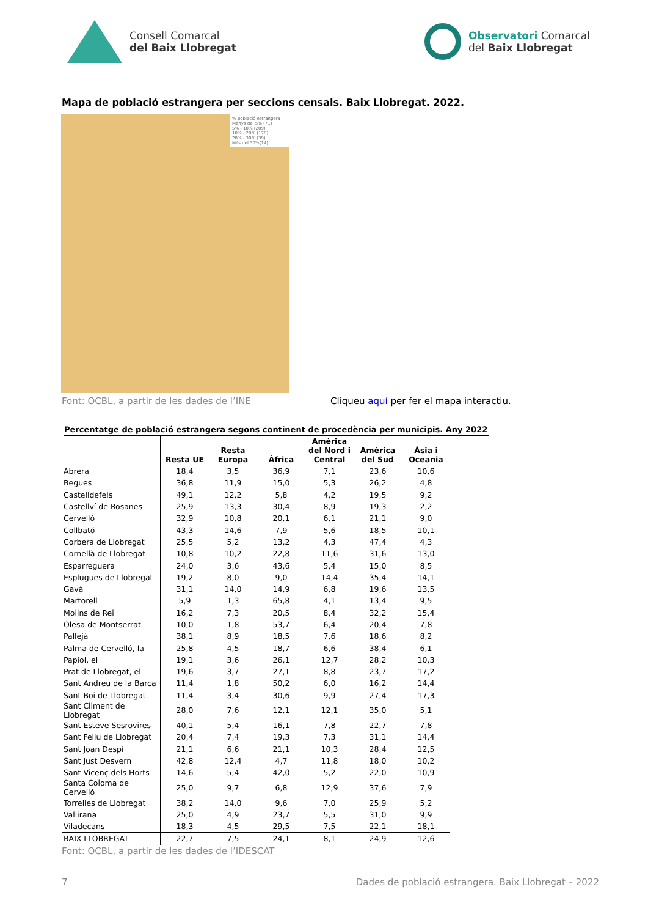Consell Comarcal
del Baix Llobregat
Observatori Comarcal
del Baix Llobregat
Mapa de població estrangera per seccions censals. Baix Llobregat. 2022.
% població estrangera
Menys del 5% (71)
5% - 10% (209)
10% - 20% (178)
20% - 30% (39)
Més del 30%(14)
Font: OCBL, a partir de les dades de l’INE Cliqueu aquí per fer el mapa interactiu.
Percentatge de població estrangera segons continent de procedència per municipis. Any 2022
| | Resta UE | Resta Europa | Àfrica | Amèrica del Nord i Central | Amèrica del Sud | Àsia i Oceania |
| --- | --- | --- | --- | --- | --- | --- |
| Abrera | 18,4 | 3,5 | 36,9 | 7,1 | 23,6 | 10,6 |
| Begues | 36,8 | 11,9 | 15,0 | 5,3 | 26,2 | 4,8 |
| Castelldefels | 49,1 | 12,2 | 5,8 | 4,2 | 19,5 | 9,2 |
| Castellví de Rosanes | 25,9 | 13,3 | 30,4 | 8,9 | 19,3 | 2,2 |
| Cervelló | 32,9 | 10,8 | 20,1 | 6,1 | 21,1 | 9,0 |
| Collbató | 43,3 | 14,6 | 7,9 | 5,6 | 18,5 | 10,1 |
| Corbera de Llobregat | 25,5 | 5,2 | 13,2 | 4,3 | 47,4 | 4,3 |
| Cornellà de Llobregat | 10,8 | 10,2 | 22,8 | 11,6 | 31,6 | 13,0 |
| Esparreguera | 24,0 | 3,6 | 43,6 | 5,4 | 15,0 | 8,5 |
| Esplugues de Llobregat | 19,2 | 8,0 | 9,0 | 14,4 | 35,4 | 14,1 |
| Gavà | 31,1 | 14,0 | 14,9 | 6,8 | 19,6 | 13,5 |
| Martorell | 5,9 | 1,3 | 65,8 | 4,1 | 13,4 | 9,5 |
| Molins de Rei | 16,2 | 7,3 | 20,5 | 8,4 | 32,2 | 15,4 |
| Olesa de Montserrat | 10,0 | 1,8 | 53,7 | 6,4 | 20,4 | 7,8 |
| Pallejà | 38,1 | 8,9 | 18,5 | 7,6 | 18,6 | 8,2 |
| Palma de Cervelló, la | 25,8 | 4,5 | 18,7 | 6,6 | 38,4 | 6,1 |
| Papiol, el | 19,1 | 3,6 | 26,1 | 12,7 | 28,2 | 10,3 |
| Prat de Llobregat, el | 19,6 | 3,7 | 27,1 | 8,8 | 23,7 | 17,2 |
| Sant Andreu de la Barca | 11,4 | 1,8 | 50,2 | 6,0 | 16,2 | 14,4 |
| Sant Boi de Llobregat | 11,4 | 3,4 | 30,6 | 9,9 | 27,4 | 17,3 |
| Sant Climent de Llobregat | 28,0 | 7,6 | 12,1 | 12,1 | 35,0 | 5,1 |
| Sant Esteve Sesrovires | 40,1 | 5,4 | 16,1 | 7,8 | 22,7 | 7,8 |
| Sant Feliu de Llobregat | 20,4 | 7,4 | 19,3 | 7,3 | 31,1 | 14,4 |
| Sant Joan Despí | 21,1 | 6,6 | 21,1 | 10,3 | 28,4 | 12,5 |
| Sant Just Desvern | 42,8 | 12,4 | 4,7 | 11,8 | 18,0 | 10,2 |
| Sant Vicenç dels Horts | 14,6 | 5,4 | 42,0 | 5,2 | 22,0 | 10,9 |
| Santa Coloma de Cervelló | 25,0 | 9,7 | 6,8 | 12,9 | 37,6 | 7,9 |
| Torrelles de Llobregat | 38,2 | 14,0 | 9,6 | 7,0 | 25,9 | 5,2 |
| Vallirana | 25,0 | 4,9 | 23,7 | 5,5 | 31,0 | 9,9 |
| Viladecans | 18,3 | 4,5 | 29,5 | 7,5 | 22,1 | 18,1 |
| BAIX LLOBREGAT | 22,7 | 7,5 | 24,1 | 8,1 | 24,9 | 12,6 |
Font: OCBL, a partir de les dades de l’IDESCAT
7 Dades de població estrangera. Baix Llobregat – 2022